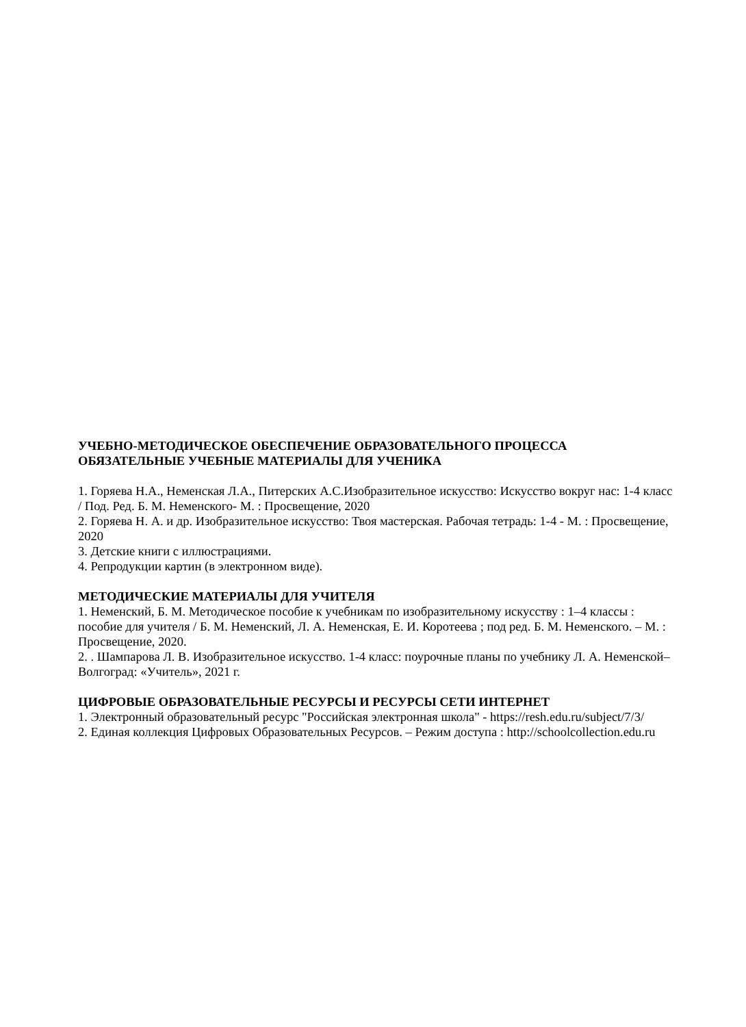УЧЕБНО-МЕТОДИЧЕСКОЕ ОБЕСПЕЧЕНИЕ ОБРАЗОВАТЕЛЬНОГО ПРОЦЕССА
ОБЯЗАТЕЛЬНЫЕ УЧЕБНЫЕ МАТЕРИАЛЫ ДЛЯ УЧЕНИКА
1. Горяева Н.А., Неменская Л.А., Питерских А.С.Изобразительное искусство: Искусство вокруг нас: 1-4 класс / Под. Ред. Б. М. Неменского- М. : Просвещение, 2020
2. Горяева Н. А. и др. Изобразительное искусство: Твоя мастерская. Рабочая тетрадь: 1-4 - М. : Просвещение, 2020
3. Детские книги с иллюстрациями.
4. Репродукции картин (в электронном виде).
МЕТОДИЧЕСКИЕ МАТЕРИАЛЫ ДЛЯ УЧИТЕЛЯ
1. Неменский, Б. М. Методическое пособие к учебникам по изобразительному искусству : 1–4 классы : пособие для учителя / Б. М. Неменский, Л. А. Неменская, Е. И. Коротеева ; под ред. Б. М. Неменского. – М. : Просвещение, 2020.
2. . Шампарова Л. В. Изобразительное искусство. 1-4 класс: поурочные планы по учебнику Л. А. Неменской– Волгоград: «Учитель», 2021 г.
ЦИФРОВЫЕ ОБРАЗОВАТЕЛЬНЫЕ РЕСУРСЫ И РЕСУРСЫ СЕТИ ИНТЕРНЕТ
1. Электронный образовательный ресурс "Российская электронная школа" - https://resh.edu.ru/subject/7/3/
2. Единая коллекция Цифровых Образовательных Ресурсов. – Режим доступа : http://schoolcollection.edu.ru